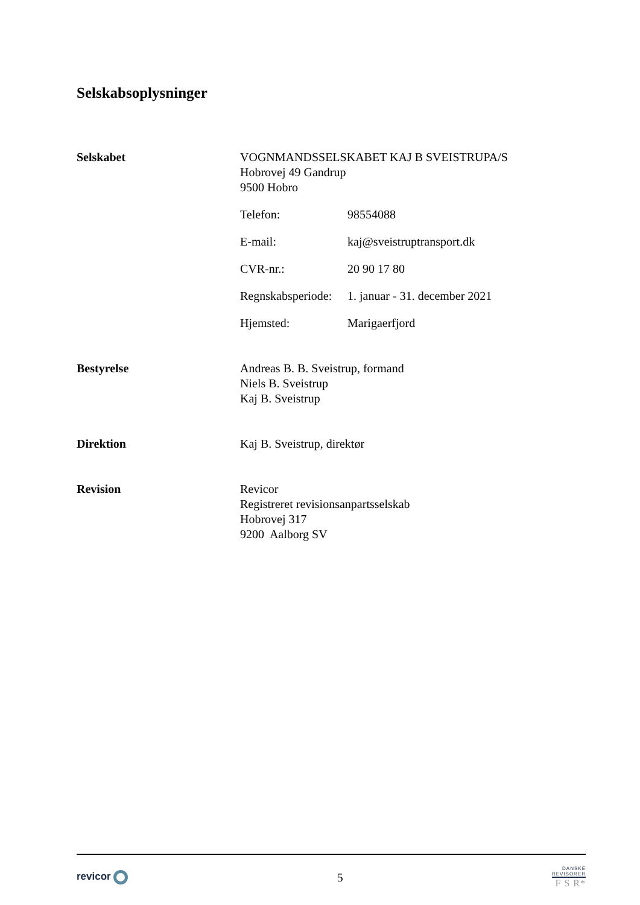Selskabsoplysninger
Selskabet VOGNMANDSSELSKABET KAJ B SVEISTRUPA/S
Hobrovej 49 Gandrup
9500 Hobro
Telefon: 98554088
E-mail: kaj@sveistruptransport.dk
CVR-nr.: 20 90 17 80
Regnskabsperiode:
1. januar - 31. december 2021
Hjemsted: Marigaerfjord
Bestyrelse Andreas B. B. Sveistrup, formand
Niels B. Sveistrup
Kaj B. Sveistrup
Direktion Kaj B. Sveistrup, direktør
Revision Revicor
Registreret revisionsanpartsselskab
Hobrovej 317
9200 Aalborg SV
revicor
5
DANSKE
REVISORER
F S R*